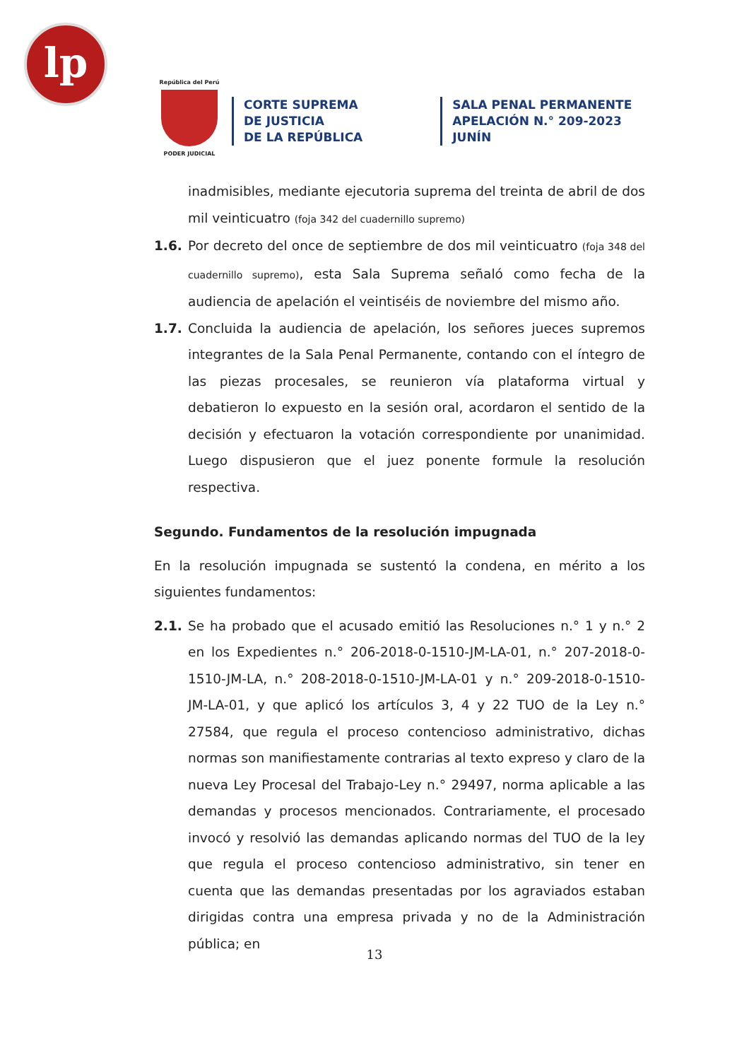lp
República del Perú
PODER JUDICIAL
CORTE SUPREMA
DE JUSTICIA
DE LA REPÚBLICA
SALA PENAL PERMANENTE
APELACIÓN N.° 209-2023
JUNÍN
inadmisibles, mediante ejecutoria suprema del treinta de abril de dos mil veinticuatro (foja 342 del cuadernillo supremo)
1.6. Por decreto del once de septiembre de dos mil veinticuatro (foja 348 del cuadernillo supremo), esta Sala Suprema señaló como fecha de la audiencia de apelación el veintiséis de noviembre del mismo año.
1.7. Concluida la audiencia de apelación, los señores jueces supremos integrantes de la Sala Penal Permanente, contando con el íntegro de las piezas procesales, se reunieron vía plataforma virtual y debatieron lo expuesto en la sesión oral, acordaron el sentido de la decisión y efectuaron la votación correspondiente por unanimidad. Luego dispusieron que el juez ponente formule la resolución respectiva.
Segundo. Fundamentos de la resolución impugnada
En la resolución impugnada se sustentó la condena, en mérito a los siguientes fundamentos:
2.1. Se ha probado que el acusado emitió las Resoluciones n.° 1 y n.° 2 en los Expedientes n.° 206-2018-0-1510-JM-LA-01, n.° 207-2018-0-1510-JM-LA, n.° 208-2018-0-1510-JM-LA-01 y n.° 209-2018-0-1510-JM-LA-01, y que aplicó los artículos 3, 4 y 22 TUO de la Ley n.° 27584, que regula el proceso contencioso administrativo, dichas normas son manifiestamente contrarias al texto expreso y claro de la nueva Ley Procesal del Trabajo-Ley n.° 29497, norma aplicable a las demandas y procesos mencionados. Contrariamente, el procesado invocó y resolvió las demandas aplicando normas del TUO de la ley que regula el proceso contencioso administrativo, sin tener en cuenta que las demandas presentadas por los agraviados estaban dirigidas contra una empresa privada y no de la Administración pública; en
13